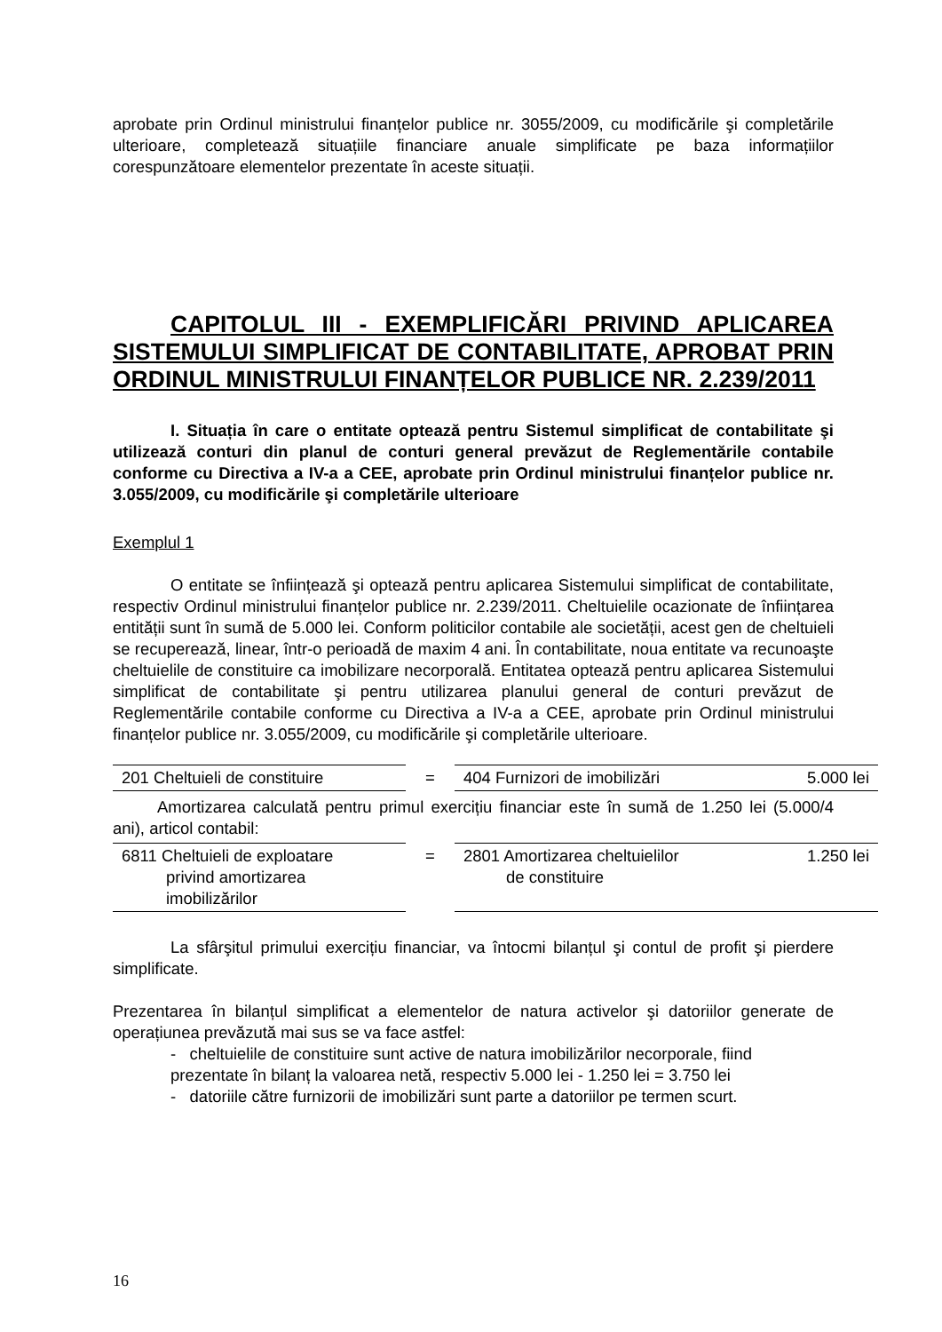aprobate prin Ordinul ministrului finanțelor publice nr. 3055/2009, cu modificările şi completările ulterioare, completează situațiile financiare anuale simplificate pe baza informațiilor corespunzătoare elementelor prezentate în aceste situații.
CAPITOLUL III - EXEMPLIFICĂRI PRIVIND APLICAREA SISTEMULUI SIMPLIFICAT DE CONTABILITATE, APROBAT PRIN ORDINUL MINISTRULUI FINANȚELOR PUBLICE NR. 2.239/2011
I. Situația în care o entitate optează pentru Sistemul simplificat de contabilitate şi utilizează conturi din planul de conturi general prevăzut de Reglementările contabile conforme cu Directiva a IV-a a CEE, aprobate prin Ordinul ministrului finanțelor publice nr. 3.055/2009, cu modificările şi completările ulterioare
Exemplul 1
O entitate se înființează şi optează pentru aplicarea Sistemului simplificat de contabilitate, respectiv Ordinul ministrului finanțelor publice nr. 2.239/2011. Cheltuielile ocazionate de înființarea entității sunt în sumă de 5.000 lei. Conform politicilor contabile ale societății, acest gen de cheltuieli se recuperează, linear, într-o perioadă de maxim 4 ani. În contabilitate, noua entitate va recunoaşte cheltuielile de constituire ca imobilizare necorporală. Entitatea optează pentru aplicarea Sistemului simplificat de contabilitate şi pentru utilizarea planului general de conturi prevăzut de Reglementările contabile conforme cu Directiva a IV-a a CEE, aprobate prin Ordinul ministrului finanțelor publice nr. 3.055/2009, cu modificările şi completările ulterioare.
| 201 Cheltuieli de constituire | = | 404 Furnizori de imobilizări | 5.000 lei |
Amortizarea calculată pentru primul exercițiu financiar este în sumă de 1.250 lei (5.000/4 ani), articol contabil:
| 6811 Cheltuieli de exploatare privind amortizarea imobilizărilor | = | 2801 Amortizarea cheltuielilor de constituire | 1.250 lei |
La sfârşitul primului exercițiu financiar, va întocmi bilanțul şi contul de profit şi pierdere simplificate.
Prezentarea în bilanțul simplificat a elementelor de natura activelor şi datoriilor generate de operațiunea prevăzută mai sus se va face astfel:
- cheltuielile de constituire sunt active de natura imobilizărilor necorporale, fiind prezentate în bilanț la valoarea netă, respectiv 5.000 lei - 1.250 lei = 3.750 lei
- datoriile către furnizorii de imobilizări sunt parte a datoriilor pe termen scurt.
16